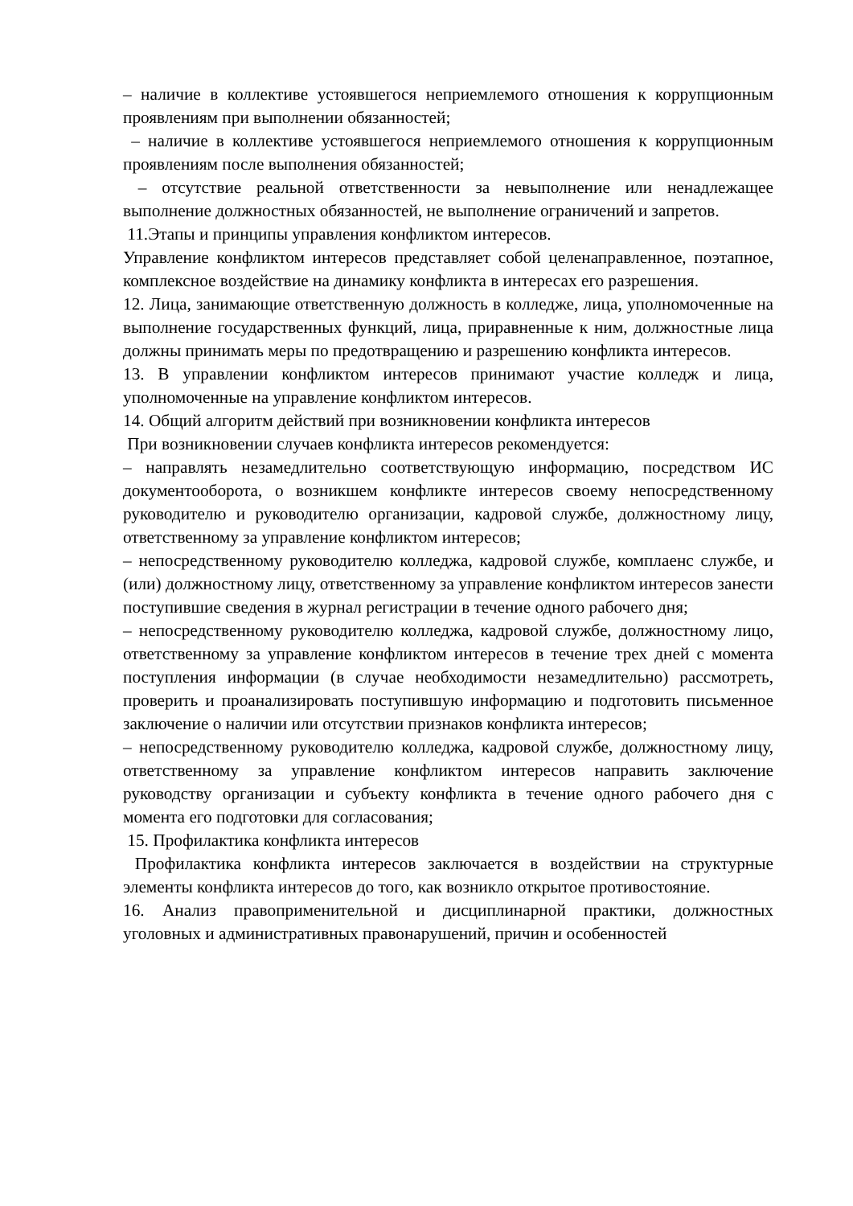– наличие в коллективе устоявшегося неприемлемого отношения к коррупционным проявлениям при выполнении обязанностей;
– наличие в коллективе устоявшегося неприемлемого отношения к коррупционным проявлениям после выполнения обязанностей;
– отсутствие реальной ответственности за невыполнение или ненадлежащее выполнение должностных обязанностей, не выполнение ограничений и запретов.
11.Этапы и принципы управления конфликтом интересов.
Управление конфликтом интересов представляет собой целенаправленное, поэтапное, комплексное воздействие на динамику конфликта в интересах его разрешения.
12. Лица, занимающие ответственную должность в колледже, лица, уполномоченные на выполнение государственных функций, лица, приравненные к ним, должностные лица должны принимать меры по предотвращению и разрешению конфликта интересов.
13. В управлении конфликтом интересов принимают участие колледж и лица, уполномоченные на управление конфликтом интересов.
14. Общий алгоритм действий при возникновении конфликта интересов
При возникновении случаев конфликта интересов рекомендуется:
– направлять незамедлительно соответствующую информацию, посредством ИС документооборота, о возникшем конфликте интересов своему непосредственному руководителю и руководителю организации, кадровой службе, должностному лицу, ответственному за управление конфликтом интересов;
– непосредственному руководителю колледжа, кадровой службе, комплаенс службе, и (или) должностному лицу, ответственному за управление конфликтом интересов занести поступившие сведения в журнал регистрации в течение одного рабочего дня;
– непосредственному руководителю колледжа, кадровой службе, должностному лицо, ответственному за управление конфликтом интересов в течение трех дней с момента поступления информации (в случае необходимости незамедлительно) рассмотреть, проверить и проанализировать поступившую информацию и подготовить письменное заключение о наличии или отсутствии признаков конфликта интересов;
– непосредственному руководителю колледжа, кадровой службе, должностному лицу, ответственному за управление конфликтом интересов направить заключение руководству организации и субъекту конфликта в течение одного рабочего дня с момента его подготовки для согласования;
15. Профилактика конфликта интересов
Профилактика конфликта интересов заключается в воздействии на структурные элементы конфликта интересов до того, как возникло открытое противостояние.
16. Анализ правоприменительной и дисциплинарной практики, должностных уголовных и административных правонарушений, причин и особенностей